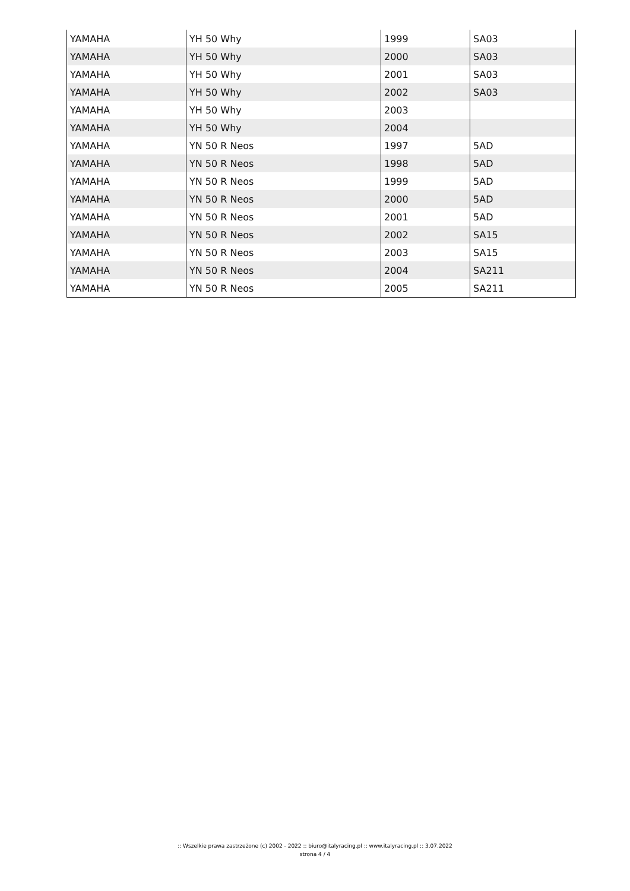| YAMAHA | YH 50 Why | 1999 | SA03 |
| YAMAHA | YH 50 Why | 2000 | SA03 |
| YAMAHA | YH 50 Why | 2001 | SA03 |
| YAMAHA | YH 50 Why | 2002 | SA03 |
| YAMAHA | YH 50 Why | 2003 | |
| YAMAHA | YH 50 Why | 2004 | |
| YAMAHA | YN 50 R Neos | 1997 | 5AD |
| YAMAHA | YN 50 R Neos | 1998 | 5AD |
| YAMAHA | YN 50 R Neos | 1999 | 5AD |
| YAMAHA | YN 50 R Neos | 2000 | 5AD |
| YAMAHA | YN 50 R Neos | 2001 | 5AD |
| YAMAHA | YN 50 R Neos | 2002 | SA15 |
| YAMAHA | YN 50 R Neos | 2003 | SA15 |
| YAMAHA | YN 50 R Neos | 2004 | SA211 |
| YAMAHA | YN 50 R Neos | 2005 | SA211 |
:: Wszelkie prawa zastrzeżone (c) 2002 - 2022 :: biuro@italyracing.pl :: www.italyracing.pl :: 3.07.2022
strona 4 / 4